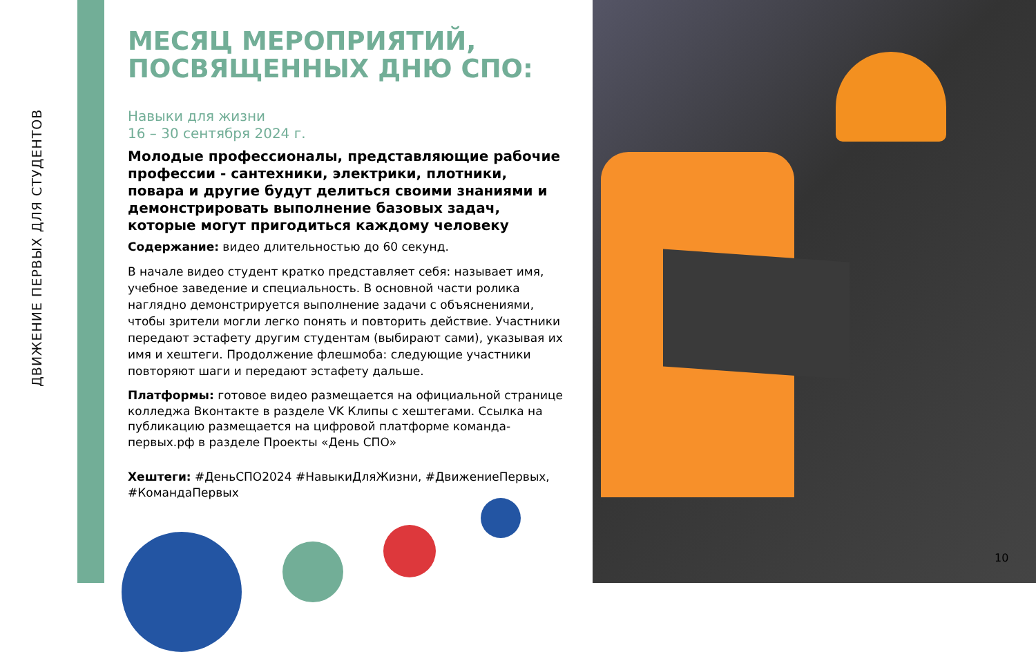ДВИЖЕНИЕ ПЕРВЫХ ДЛЯ СТУДЕНТОВ
МЕСЯЦ МЕРОПРИЯТИЙ, ПОСВЯЩЕННЫХ ДНЮ СПО:
Навыки для жизни
16 – 30 сентября 2024 г.
Молодые профессионалы, представляющие рабочие профессии - сантехники, электрики, плотники, повара и другие будут делиться своими знаниями и демонстрировать выполнение базовых задач, которые могут пригодиться каждому человеку
Содержание: видео длительностью до 60 секунд.
В начале видео студент кратко представляет себя: называет имя, учебное заведение и специальность. В основной части ролика наглядно демонстрируется выполнение задачи с объяснениями, чтобы зрители могли легко понять и повторить действие. Участники передают эстафету другим студентам (выбирают сами), указывая их имя и хештеги. Продолжение флешмоба: следующие участники повторяют шаги и передают эстафету дальше.
Платформы: готовое видео размещается на официальной странице колледжа Вконтакте в разделе VK Клипы с хештегами. Ссылка на публикацию размещается на цифровой платформе команда-первых.рф в разделе Проекты «День СПО»
Хештеги: #ДеньСПО2024 #НавыкиДляЖизни, #ДвижениеПервых, #КомандаПервых
10